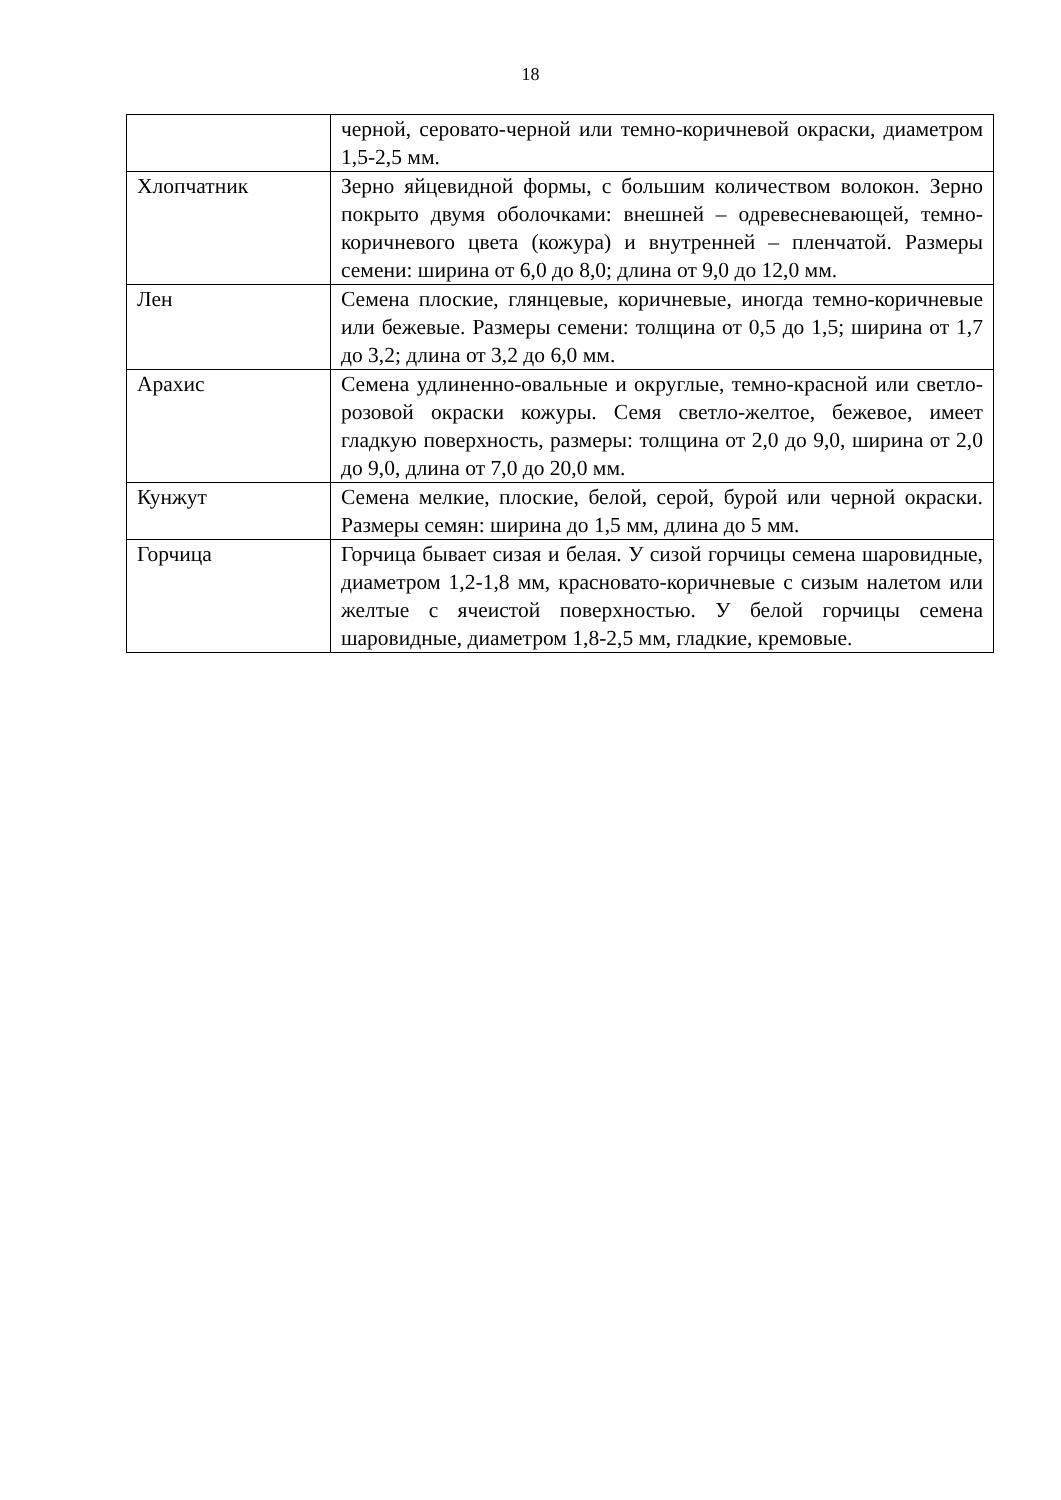18
| | черной, серовато-черной или темно-коричневой окраски, диаметром 1,5-2,5 мм. |
| Хлопчатник | Зерно яйцевидной формы, с большим количеством волокон. Зерно покрыто двумя оболочками: внешней – одревесневающей, темно-коричневого цвета (кожура) и внутренней – пленчатой. Размеры семени: ширина от 6,0 до 8,0; длина от 9,0 до 12,0 мм. |
| Лен | Семена плоские, глянцевые, коричневые, иногда темно-коричневые или бежевые. Размеры семени: толщина от 0,5 до 1,5; ширина от 1,7 до 3,2; длина от 3,2 до 6,0 мм. |
| Арахис | Семена удлиненно-овальные и округлые, темно-красной или светло-розовой окраски кожуры. Семя светло-желтое, бежевое, имеет гладкую поверхность, размеры: толщина от 2,0 до 9,0, ширина от 2,0 до 9,0, длина от 7,0 до 20,0 мм. |
| Кунжут | Семена мелкие, плоские, белой, серой, бурой или черной окраски. Размеры семян: ширина до 1,5 мм, длина до 5 мм. |
| Горчица | Горчица бывает сизая и белая. У сизой горчицы семена шаровидные, диаметром 1,2-1,8 мм, красновато-коричневые с сизым налетом или желтые с ячеистой поверхностью. У белой горчицы семена шаровидные, диаметром 1,8-2,5 мм, гладкие, кремовые. |